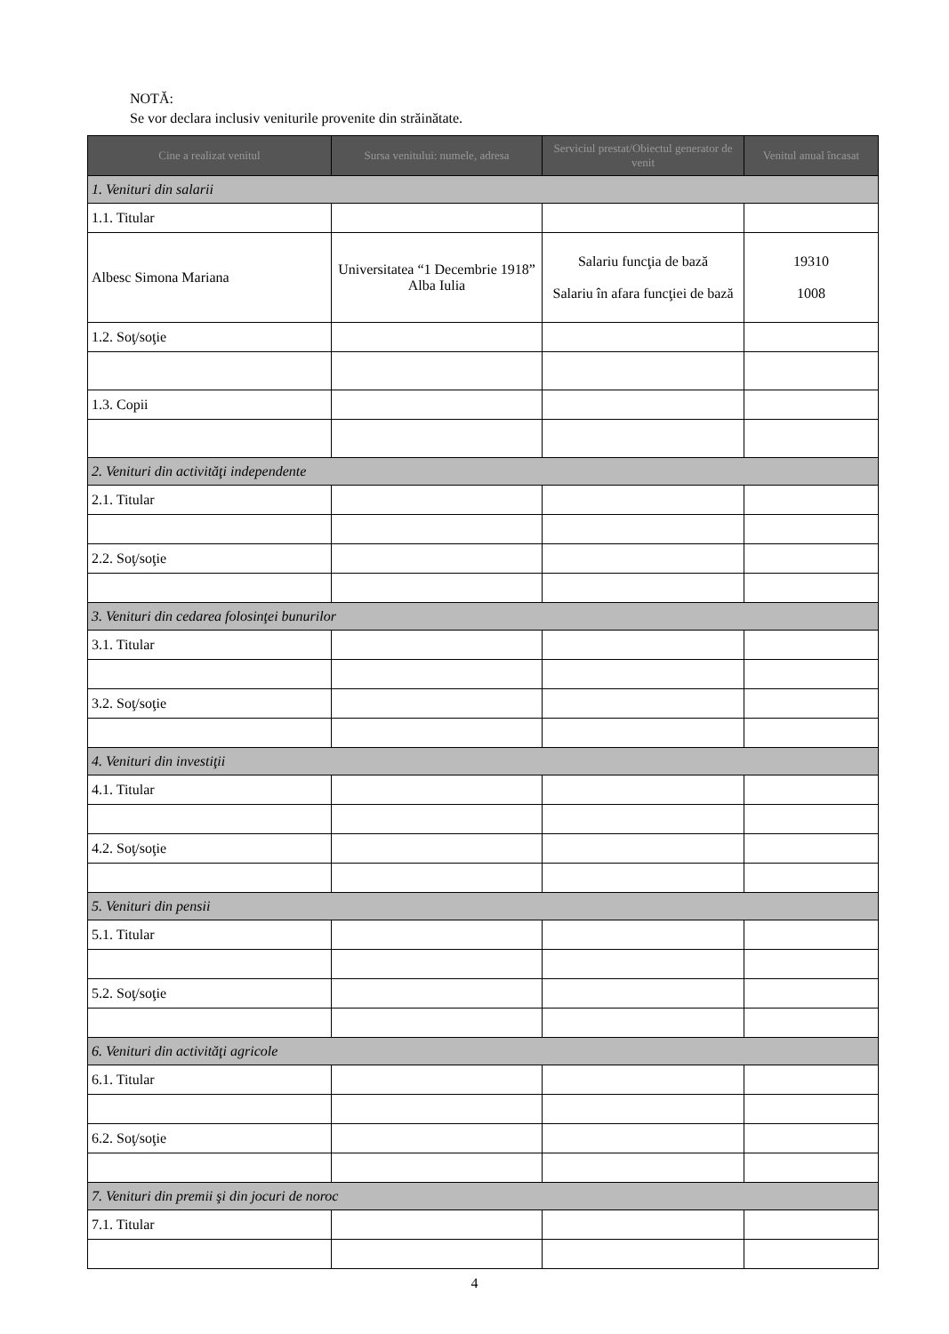NOTĂ:
Se vor declara inclusiv veniturile provenite din străinătate.
| Cine a realizat venitul | Sursa venitului: numele, adresa | Serviciul prestat/Obiectul generator de venit | Venitul anual încasat |
| --- | --- | --- | --- |
| 1. Venituri din salarii | | | |
| 1.1. Titular | | | |
| Albesc Simona Mariana | Universitatea “1 Decembrie 1918” Alba Iulia | Salariu funcţia de bază Salariu în afara funcţiei de bază | 19310 1008 |
| 1.2. Soţ/soţie | | | |
| 1.3. Copii | | | |
| 2. Venituri din activităţi independente | | | |
| 2.1. Titular | | | |
| 2.2. Soţ/soţie | | | |
| 3. Venituri din cedarea folosinţei bunurilor | | | |
| 3.1. Titular | | | |
| 3.2. Soţ/soţie | | | |
| 4. Venituri din investiţii | | | |
| 4.1. Titular | | | |
| 4.2. Soţ/soţie | | | |
| 5. Venituri din pensii | | | |
| 5.1. Titular | | | |
| 5.2. Soţ/soţie | | | |
| 6. Venituri din activităţi agricole | | | |
| 6.1. Titular | | | |
| 6.2. Soţ/soţie | | | |
| 7. Venituri din premii şi din jocuri de noroc | | | |
| 7.1. Titular | | | |
4